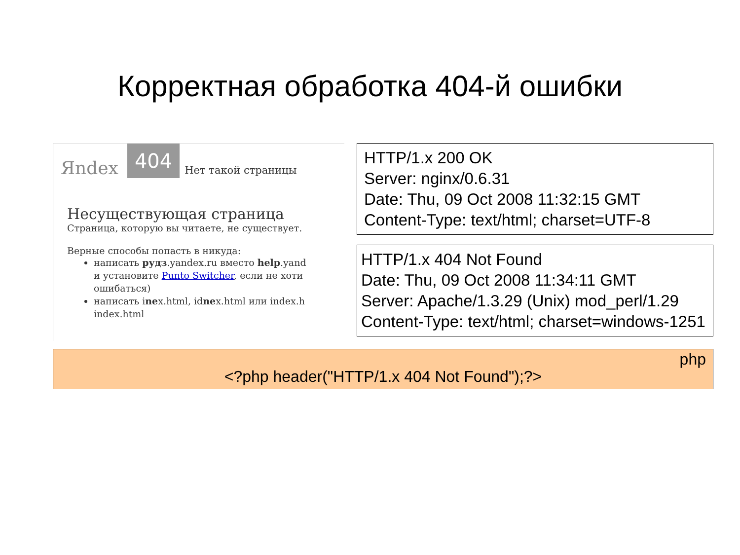Корректная обработка 404-й ошибки
Яndex 404 Нет такой страницы
Несуществующая страница
Страница, которую вы читаете, не существует.
Верные способы попасть в никуда:
написать рудз.yandex.ru вместо help.yand
и установите Punto Switcher, если не хоти
ошибаться)
написать inex.html, idnex.html или index.h
index.html
HTTP/1.x 200 OK
Server: nginx/0.6.31
Date: Thu, 09 Oct 2008 11:32:15 GMT
Content-Type: text/html; charset=UTF-8
HTTP/1.x 404 Not Found
Date: Thu, 09 Oct 2008 11:34:11 GMT
Server: Apache/1.3.29 (Unix) mod_perl/1.29
Content-Type: text/html; charset=windows-1251
php
<?php header("HTTP/1.x 404 Not Found");?>